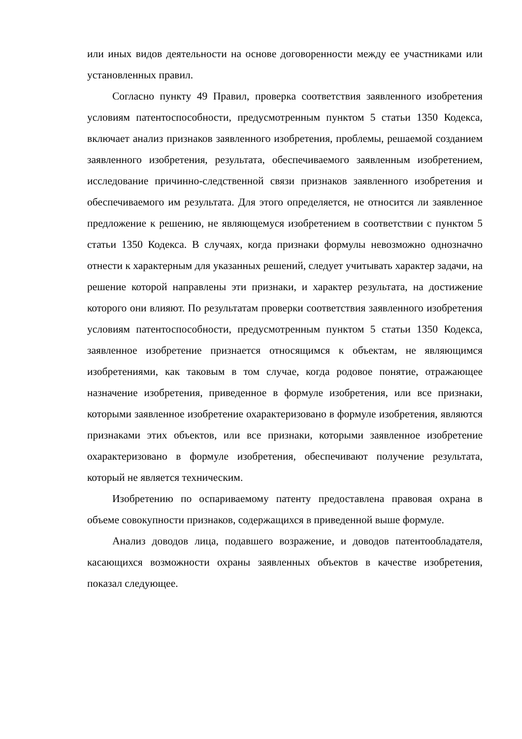или иных видов деятельности на основе договоренности между ее участниками или установленных правил.
Согласно пункту 49 Правил, проверка соответствия заявленного изобретения условиям патентоспособности, предусмотренным пунктом 5 статьи 1350 Кодекса, включает анализ признаков заявленного изобретения, проблемы, решаемой созданием заявленного изобретения, результата, обеспечиваемого заявленным изобретением, исследование причинно-следственной связи признаков заявленного изобретения и обеспечиваемого им результата. Для этого определяется, не относится ли заявленное предложение к решению, не являющемуся изобретением в соответствии с пунктом 5 статьи 1350 Кодекса. В случаях, когда признаки формулы невозможно однозначно отнести к характерным для указанных решений, следует учитывать характер задачи, на решение которой направлены эти признаки, и характер результата, на достижение которого они влияют. По результатам проверки соответствия заявленного изобретения условиям патентоспособности, предусмотренным пунктом 5 статьи 1350 Кодекса, заявленное изобретение признается относящимся к объектам, не являющимся изобретениями, как таковым в том случае, когда родовое понятие, отражающее назначение изобретения, приведенное в формуле изобретения, или все признаки, которыми заявленное изобретение охарактеризовано в формуле изобретения, являются признаками этих объектов, или все признаки, которыми заявленное изобретение охарактеризовано в формуле изобретения, обеспечивают получение результата, который не является техническим.
Изобретению по оспариваемому патенту предоставлена правовая охрана в объеме совокупности признаков, содержащихся в приведенной выше формуле.
Анализ доводов лица, подавшего возражение, и доводов патентообладателя, касающихся возможности охраны заявленных объектов в качестве изобретения, показал следующее.